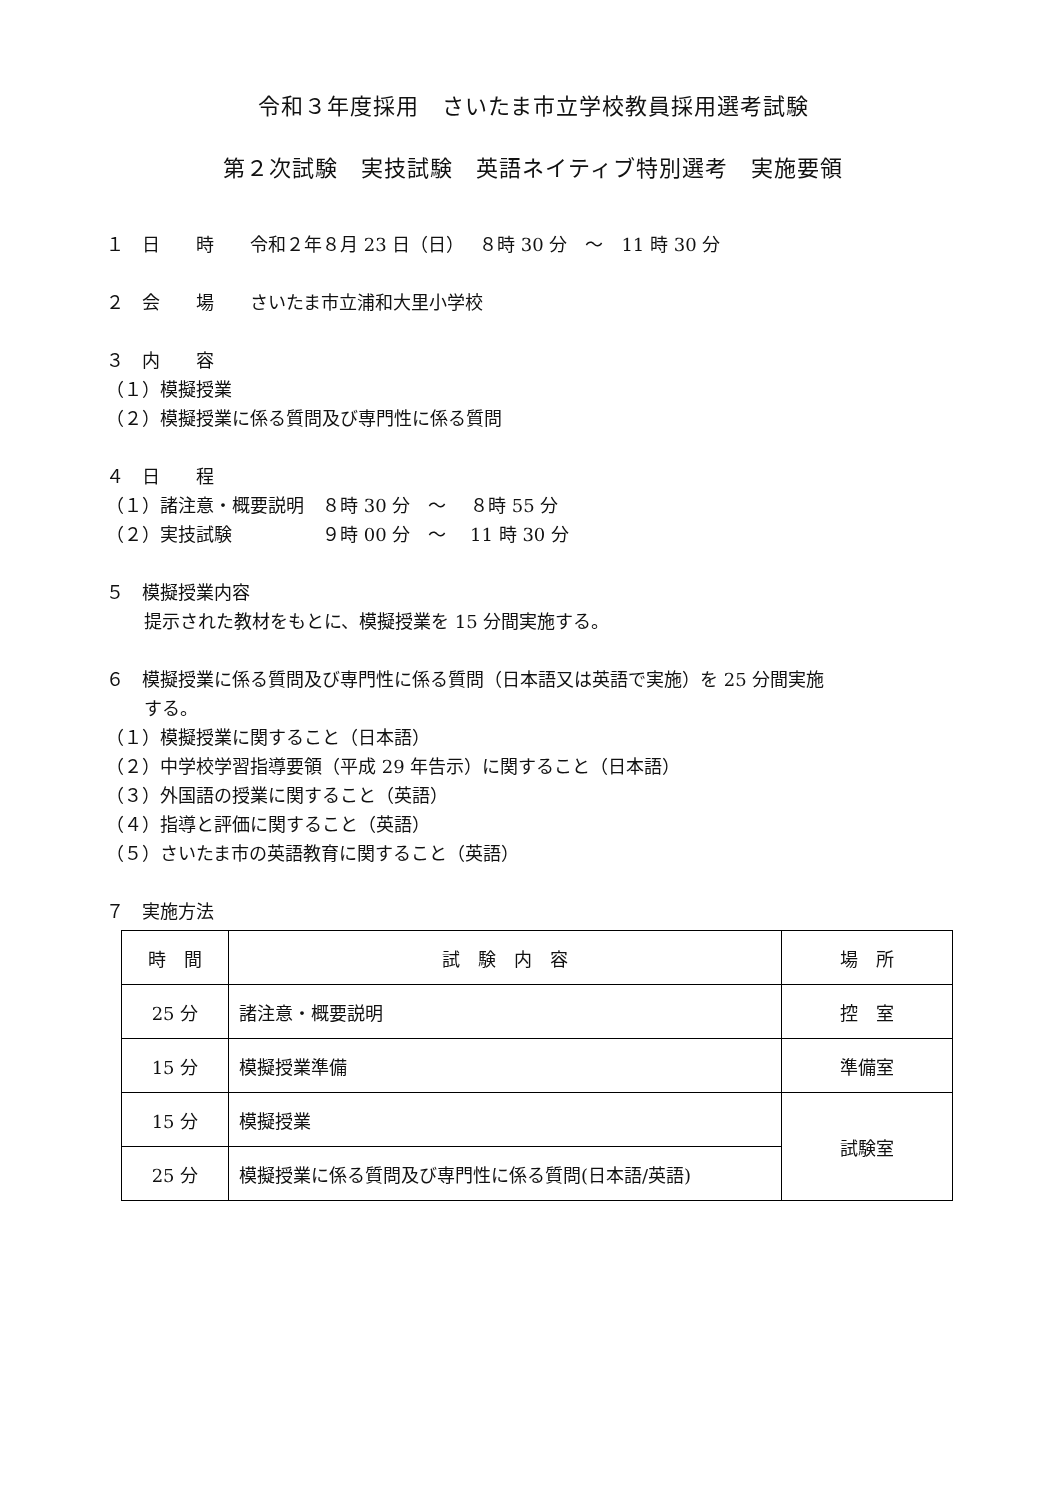令和３年度採用　さいたま市立学校教員採用選考試験
第２次試験　実技試験　英語ネイティブ特別選考　実施要領
１　日　　時　　令和２年８月 23 日（日）　 ８時 30 分　～　11 時 30 分
２　会　　場　　さいたま市立浦和大里小学校
３　内　　容
（１）模擬授業
（２）模擬授業に係る質問及び専門性に係る質問
４　日　　程
（１）諸注意・概要説明　８時 30 分　～　 ８時 55 分
（２）実技試験　　　　　９時 00 分　～　 11 時 30 分
５　模擬授業内容
提示された教材をもとに、模擬授業を 15 分間実施する。
６　模擬授業に係る質問及び専門性に係る質問（日本語又は英語で実施）を 25 分間実施
する。
（１）模擬授業に関すること（日本語）
（２）中学校学習指導要領（平成 29 年告示）に関すること（日本語）
（３）外国語の授業に関すること（英語）
（４）指導と評価に関すること（英語）
（５）さいたま市の英語教育に関すること（英語）
７　実施方法
| 時 間 | 試 験 内 容 | 場 所 |
| --- | --- | --- |
| 25 分 | 諸注意・概要説明 | 控 室 |
| 15 分 | 模擬授業準備 | 準備室 |
| 15 分 | 模擬授業 | 試験室 |
| 25 分 | 模擬授業に係る質問及び専門性に係る質問(日本語/英語) | |